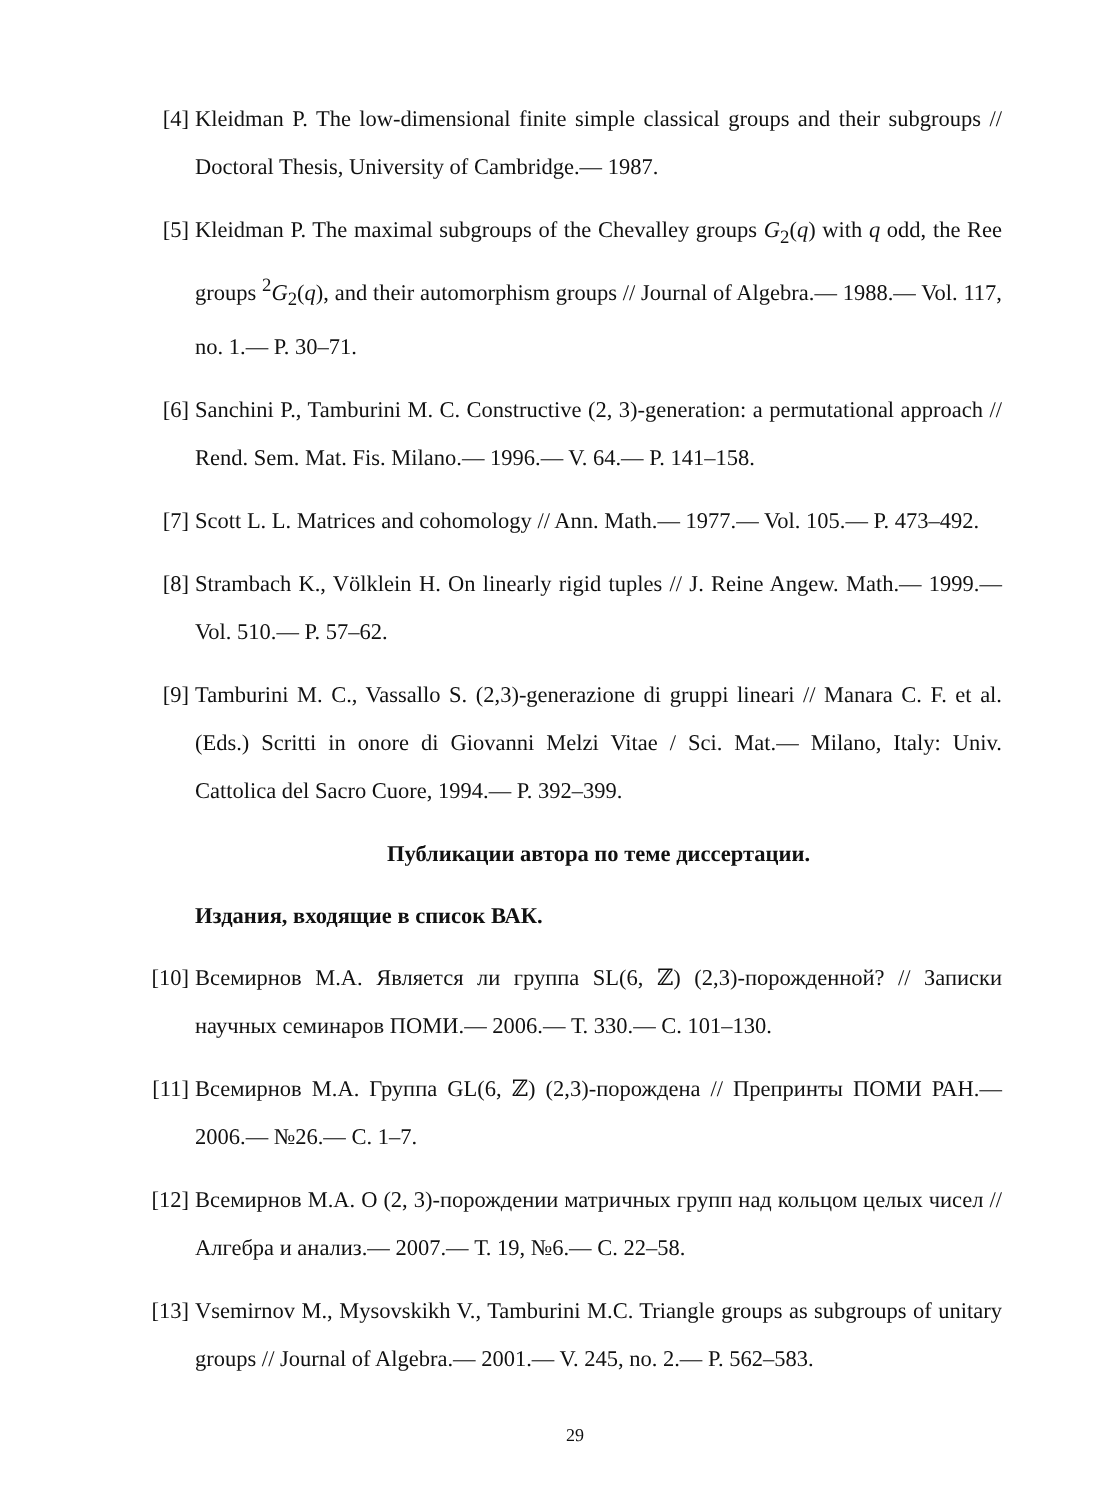[4]
Kleidman P. The low-dimensional finite simple classical groups and their subgroups // Doctoral Thesis, University of Cambridge.— 1987.
[5]
Kleidman P. The maximal subgroups of the Chevalley groups G<sub>2</sub>(q) with q odd, the Ree groups <sup>2</sup>G<sub>2</sub>(q), and their automorphism groups // Journal of Algebra.— 1988.— Vol. 117, no. 1.— P. 30–71.
[6]
Sanchini P., Tamburini M. C. Constructive (2, 3)-generation: a permutational approach // Rend. Sem. Mat. Fis. Milano.— 1996.— V. 64.— P. 141–158.
[7]
Scott L. L. Matrices and cohomology // Ann. Math.— 1977.— Vol. 105.— P. 473–492.
[8]
Strambach K., Völklein H. On linearly rigid tuples // J. Reine Angew. Math.— 1999.— Vol. 510.— P. 57–62.
[9]
Tamburini M. C., Vassallo S. (2,3)-generazione di gruppi lineari // Manara C. F. et al. (Eds.) Scritti in onore di Giovanni Melzi Vitae / Sci. Mat.— Milano, Italy: Univ. Cattolica del Sacro Cuore, 1994.— P. 392–399.
Публикации автора по теме диссертации.
Издания, входящие в список ВАК.
[10]
Всемирнов М.А. Является ли группа SL(6, ℤ) (2,3)-порожденной? // Записки научных семинаров ПОМИ.— 2006.— Т. 330.— С. 101–130.
[11]
Всемирнов М.А. Группа GL(6, ℤ) (2,3)-порождена // Препринты ПОМИ РАН.— 2006.— №26.— С. 1–7.
[12]
Всемирнов М.А. О (2, 3)-порождении матричных групп над кольцом целых чисел // Алгебра и анализ.— 2007.— Т. 19, №6.— С. 22–58.
[13]
Vsemirnov M., Mysovskikh V., Tamburini M.C. Triangle groups as subgroups of unitary groups // Journal of Algebra.— 2001.— V. 245, no. 2.— P. 562–583.
29